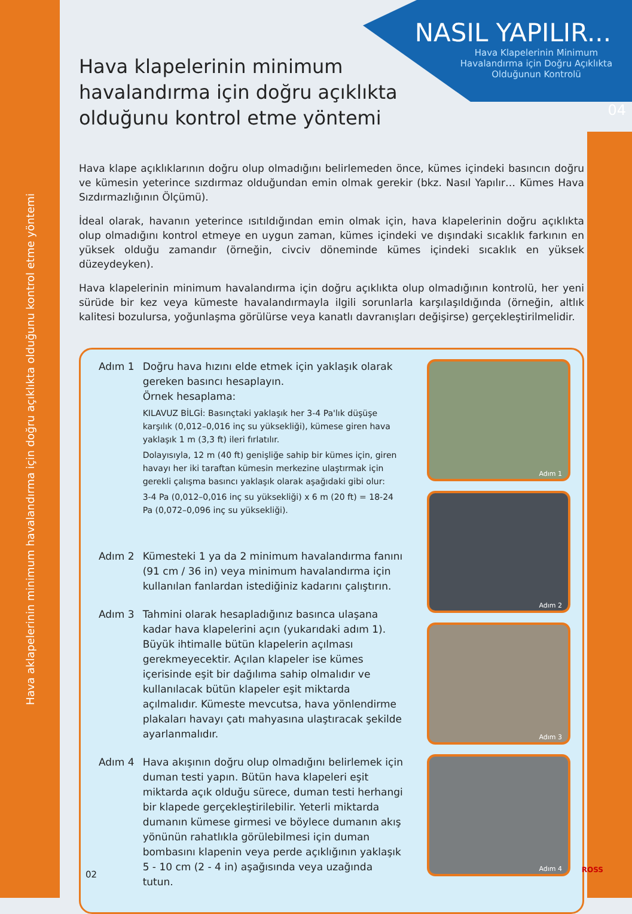Hava aklapelerinin minimum havalandırma için doğru açıklıkta olduğunu kontrol etme yöntemi
NASIL YAPILIR...
Hava Klapelerinin Minimum Havalandırma için Doğru Açıklıkta Olduğunun Kontrolü
04
Hava klapelerinin minimum havalandırma için doğru açıklıkta olduğunu kontrol etme yöntemi
Hava klape açıklıklarının doğru olup olmadığını belirlemeden önce, kümes içindeki basıncın doğru ve kümesin yeterince sızdırmaz olduğundan emin olmak gerekir (bkz. Nasıl Yapılır… Kümes Hava Sızdırmazlığının Ölçümü).
İdeal olarak, havanın yeterince ısıtıldığından emin olmak için, hava klapelerinin doğru açıklıkta olup olmadığını kontrol etmeye en uygun zaman, kümes içindeki ve dışındaki sıcaklık farkının en yüksek olduğu zamandır (örneğin, civciv döneminde kümes içindeki sıcaklık en yüksek düzeydeyken).
Hava klapelerinin minimum havalandırma için doğru açıklıkta olup olmadığının kontrolü, her yeni sürüde bir kez veya kümeste havalandırmayla ilgili sorunlarla karşılaşıldığında (örneğin, altlık kalitesi bozulursa, yoğunlaşma görülürse veya kanatlı davranışları değişirse) gerçekleştirilmelidir.
Adım 1 Doğru hava hızını elde etmek için yaklaşık olarak gereken basıncı hesaplayın.
Örnek hesaplama:
KILAVUZ BİLGİ: Basınçtaki yaklaşık her 3-4 Pa'lık düşüşe karşılık (0,012–0,016 inç su yüksekliği), kümese giren hava yaklaşık 1 m (3,3 ft) ileri fırlatılır.
Dolayısıyla, 12 m (40 ft) genişliğe sahip bir kümes için, giren havayı her iki taraftan kümesin merkezine ulaştırmak için gerekli çalışma basıncı yaklaşık olarak aşağıdaki gibi olur:
3-4 Pa (0,012–0,016 inç su yüksekliği) x 6 m (20 ft) = 18-24 Pa (0,072–0,096 inç su yüksekliği).
Adım 2 Kümesteki 1 ya da 2 minimum havalandırma fanını (91 cm / 36 in) veya minimum havalandırma için kullanılan fanlardan istediğiniz kadarını çalıştırın.
Adım 3 Tahmini olarak hesapladığınız basınca ulaşana kadar hava klapelerini açın (yukarıdaki adım 1). Büyük ihtimalle bütün klapelerin açılması gerekmeyecektir. Açılan klapeler ise kümes içerisinde eşit bir dağılıma sahip olmalıdır ve kullanılacak bütün klapeler eşit miktarda açılmalıdır. Kümeste mevcutsa, hava yönlendirme plakaları havayı çatı mahyasına ulaştıracak şekilde ayarlanmalıdır.
Adım 4 Hava akışının doğru olup olmadığını belirlemek için duman testi yapın. Bütün hava klapeleri eşit miktarda açık olduğu sürece, duman testi herhangi bir klapede gerçekleştirilebilir. Yeterli miktarda dumanın kümese girmesi ve böylece dumanın akış yönünün rahatlıkla görülebilmesi için duman bombasını klapenin veya perde açıklığının yaklaşık 5 - 10 cm (2 - 4 in) aşağısında veya uzağında tutun.
Adım 1
Adım 2
Adım 3
Adım 4
02 ROSS